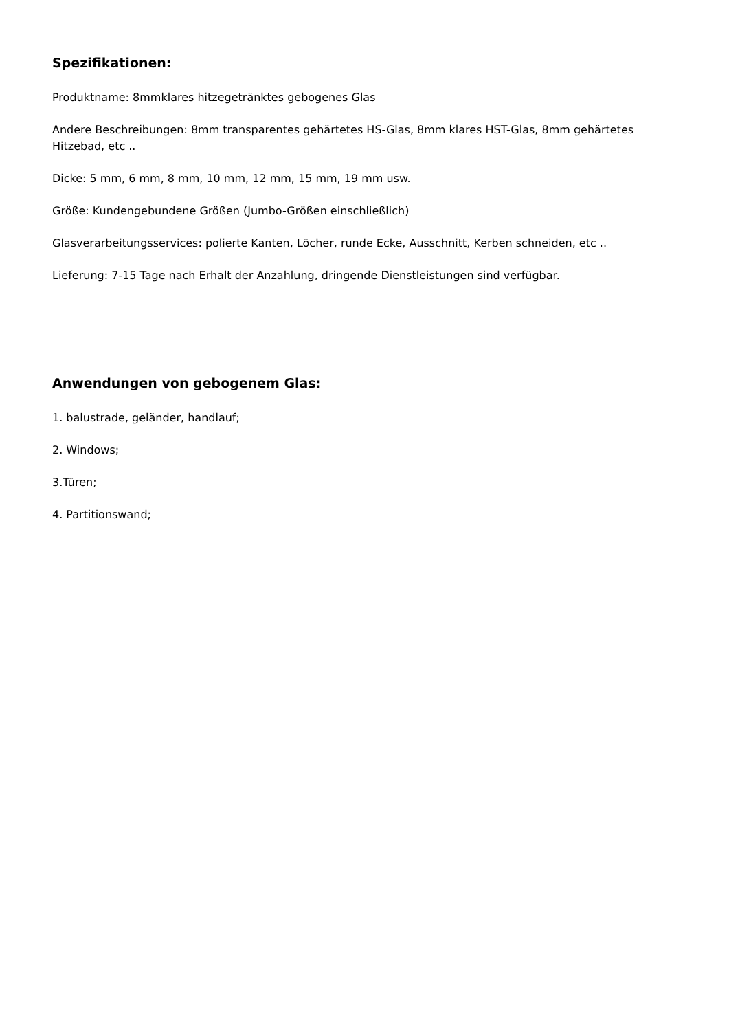Spezifikationen:
Produktname: 8mmklares hitzegetränktes gebogenes Glas
Andere Beschreibungen: 8mm transparentes gehärtetes HS-Glas, 8mm klares HST-Glas, 8mm gehärtetes Hitzebad, etc ..
Dicke: 5 mm, 6 mm, 8 mm, 10 mm, 12 mm, 15 mm, 19 mm usw.
Größe: Kundengebundene Größen (Jumbo-Größen einschließlich)
Glasverarbeitungsservices: polierte Kanten, Löcher, runde Ecke, Ausschnitt, Kerben schneiden, etc ..
Lieferung: 7-15 Tage nach Erhalt der Anzahlung, dringende Dienstleistungen sind verfügbar.
Anwendungen von gebogenem Glas:
1. balustrade, geländer, handlauf;
2. Windows;
3.Türen;
4. Partitionswand;